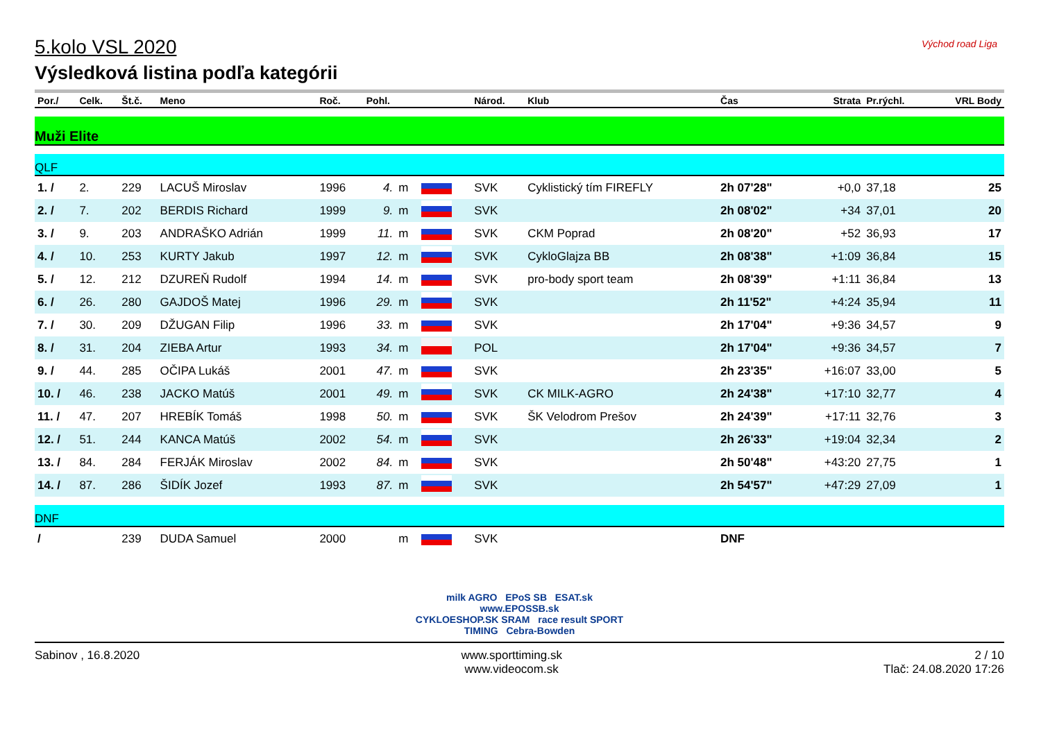Východ road Liga
5.kolo VSL 2020
Výsledková listina podľa kategórii
| Por./ | Celk. | Št.č. | Meno | Roč. | Pohl. | | | Národ. | Klub | Čas | Strata | Pr.rýchl. | VRL Body |
| --- | --- | --- | --- | --- | --- | --- | --- | --- | --- | --- | --- | --- | --- |
| Muži Elite | | | | | | | | | | | | | |
| QLF | | | | | | | | | | | | | |
| 1. / | 2. | 229 | LACUŠ Miroslav | 1996 | 4. | m | | SVK | Cyklistický tím FIREFLY | 2h 07'28" | +0,0 | 37,18 | 25 |
| 2. / | 7. | 202 | BERDIS Richard | 1999 | 9. | m | | SVK | | 2h 08'02" | +34 | 37,01 | 20 |
| 3. / | 9. | 203 | ANDRAŠKO Adrián | 1999 | 11. | m | | SVK | CKM Poprad | 2h 08'20" | +52 | 36,93 | 17 |
| 4. / | 10. | 253 | KURTY Jakub | 1997 | 12. | m | | SVK | CykloGlajza BB | 2h 08'38" | +1:09 | 36,84 | 15 |
| 5. / | 12. | 212 | DZUREŇ Rudolf | 1994 | 14. | m | | SVK | pro-body sport team | 2h 08'39" | +1:11 | 36,84 | 13 |
| 6. / | 26. | 280 | GAJDOŠ Matej | 1996 | 29. | m | | SVK | | 2h 11'52" | +4:24 | 35,94 | 11 |
| 7. / | 30. | 209 | DŽUGAN Filip | 1996 | 33. | m | | SVK | | 2h 17'04" | +9:36 | 34,57 | 9 |
| 8. / | 31. | 204 | ZIEBA Artur | 1993 | 34. | m | | POL | | 2h 17'04" | +9:36 | 34,57 | 7 |
| 9. / | 44. | 285 | OČIPA Lukáš | 2001 | 47. | m | | SVK | | 2h 23'35" | +16:07 | 33,00 | 5 |
| 10. / | 46. | 238 | JACKO Matúš | 2001 | 49. | m | | SVK | CK MILK-AGRO | 2h 24'38" | +17:10 | 32,77 | 4 |
| 11. / | 47. | 207 | HREBÍK Tomáš | 1998 | 50. | m | | SVK | ŠK Velodrom Prešov | 2h 24'39" | +17:11 | 32,76 | 3 |
| 12. / | 51. | 244 | KANCA Matúš | 2002 | 54. | m | | SVK | | 2h 26'33" | +19:04 | 32,34 | 2 |
| 13. / | 84. | 284 | FERJÁK Miroslav | 2002 | 84. | m | | SVK | | 2h 50'48" | +43:20 | 27,75 | 1 |
| 14. / | 87. | 286 | ŠIDÍK Jozef | 1993 | 87. | m | | SVK | | 2h 54'57" | +47:29 | 27,09 | 1 |
| DNF | | | | | | | | | | | | | |
| / | | 239 | DUDA Samuel | 2000 | | m | | SVK | | DNF | | | |
milk AGRO EPoS SB ESAT.sk
www.EPOSSB.sk
CYKLOESHOP.SK SRAM race result SPORT TIMING Cebra-Bowden
Sabinov , 16.8.2020 www.sporttiming.sk
www.videocom.sk
2 / 10
Tlač: 24.08.2020 17:26